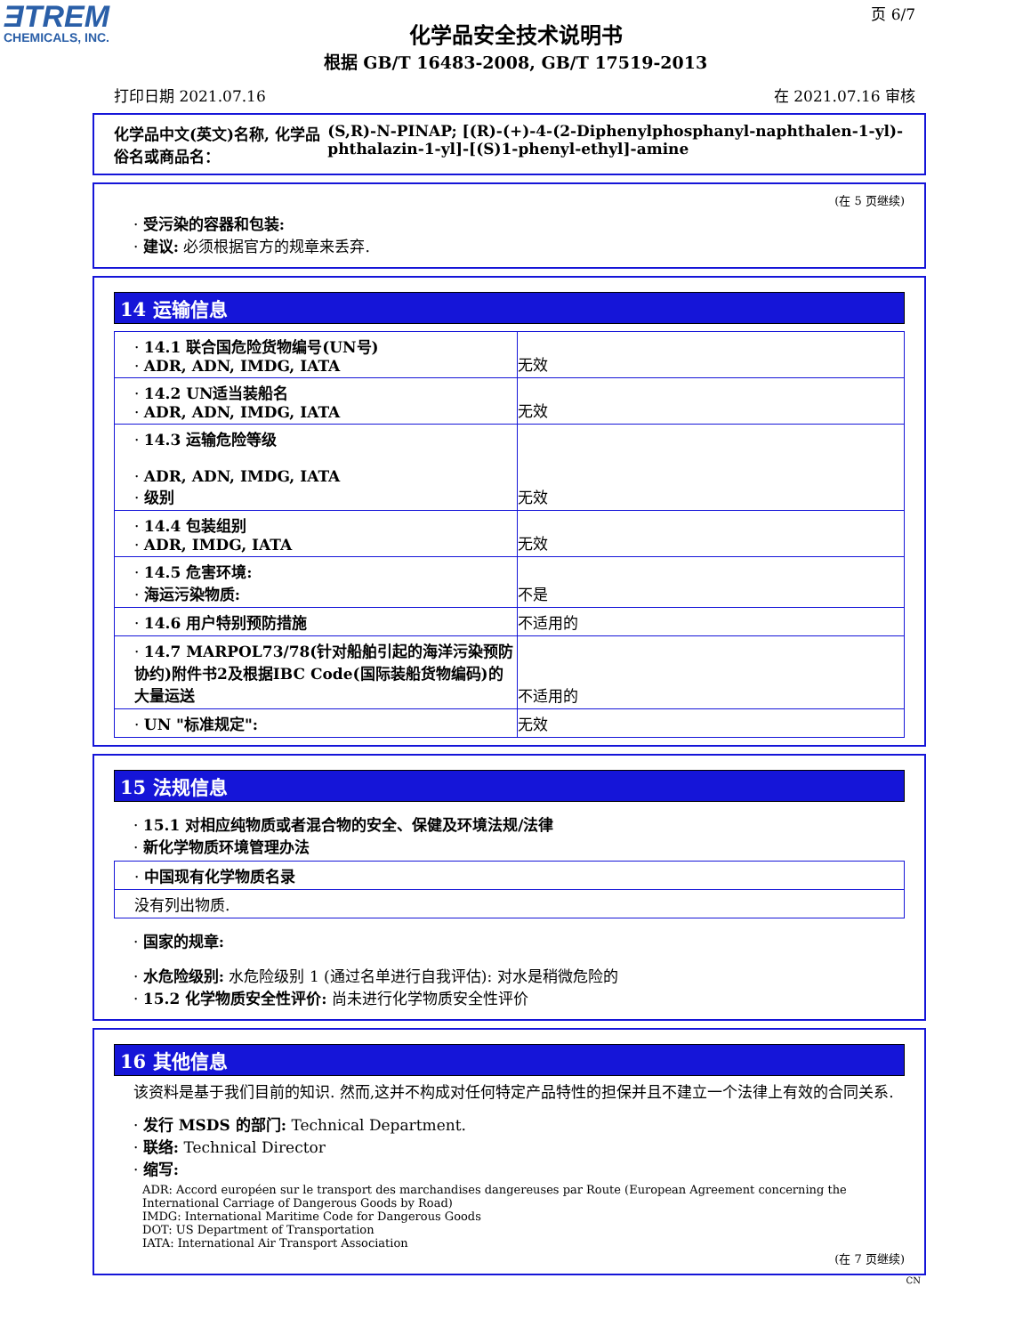ƎTREM
CHEMICALS, INC.
页 6/7
化学品安全技术说明书
根据 GB/T 16483-2008, GB/T 17519-2013
打印日期 2021.07.16 在 2021.07.16 审核
化学品中文(英文)名称, 化学品俗名或商品名： (S,R)-N-PINAP; [(R)-(+)-4-(2-Diphenylphosphanyl-naphthalen-1-yl)-phthalazin-1-yl]-[(S)1-phenyl-ethyl]-amine
(在 5 页继续)
· 受污染的容器和包装:
· 建议: 必须根据官方的规章来丢弃.
14 运输信息
| · 14.1 联合国危险货物编号(UN号) · ADR, ADN, IMDG, IATA | 无效 |
| · 14.2 UN适当装船名 · ADR, ADN, IMDG, IATA | 无效 |
| · 14.3 运输危险等级 · ADR, ADN, IMDG, IATA · 级别 | 无效 |
| · 14.4 包装组别 · ADR, IMDG, IATA | 无效 |
| · 14.5 危害环境: · 海运污染物质: | 不是 |
| · 14.6 用户特别预防措施 | 不适用的 |
| · 14.7 MARPOL73/78(针对船舶引起的海洋污染预防协约)附件书2及根据IBC Code(国际装船货物编码)的大量运送 | 不适用的 |
| · UN "标准规定": | 无效 |
15 法规信息
· 15.1 对相应纯物质或者混合物的安全、保健及环境法规/法律
· 新化学物质环境管理办法
| · 中国现有化学物质名录 |
| 没有列出物质. |
· 国家的规章:
· 水危险级别: 水危险级别 1 (通过名单进行自我评估): 对水是稍微危险的
· 15.2 化学物质安全性评价: 尚未进行化学物质安全性评价
16 其他信息
该资料是基于我们目前的知识. 然而,这并不构成对任何特定产品特性的担保并且不建立一个法律上有效的合同关系.
· 发行 MSDS 的部门: Technical Department.
· 联络: Technical Director
· 缩写:
ADR: Accord européen sur le transport des marchandises dangereuses par Route (European Agreement concerning the International Carriage of Dangerous Goods by Road)
IMDG: International Maritime Code for Dangerous Goods
DOT: US Department of Transportation
IATA: International Air Transport Association
(在 7 页继续)
CN